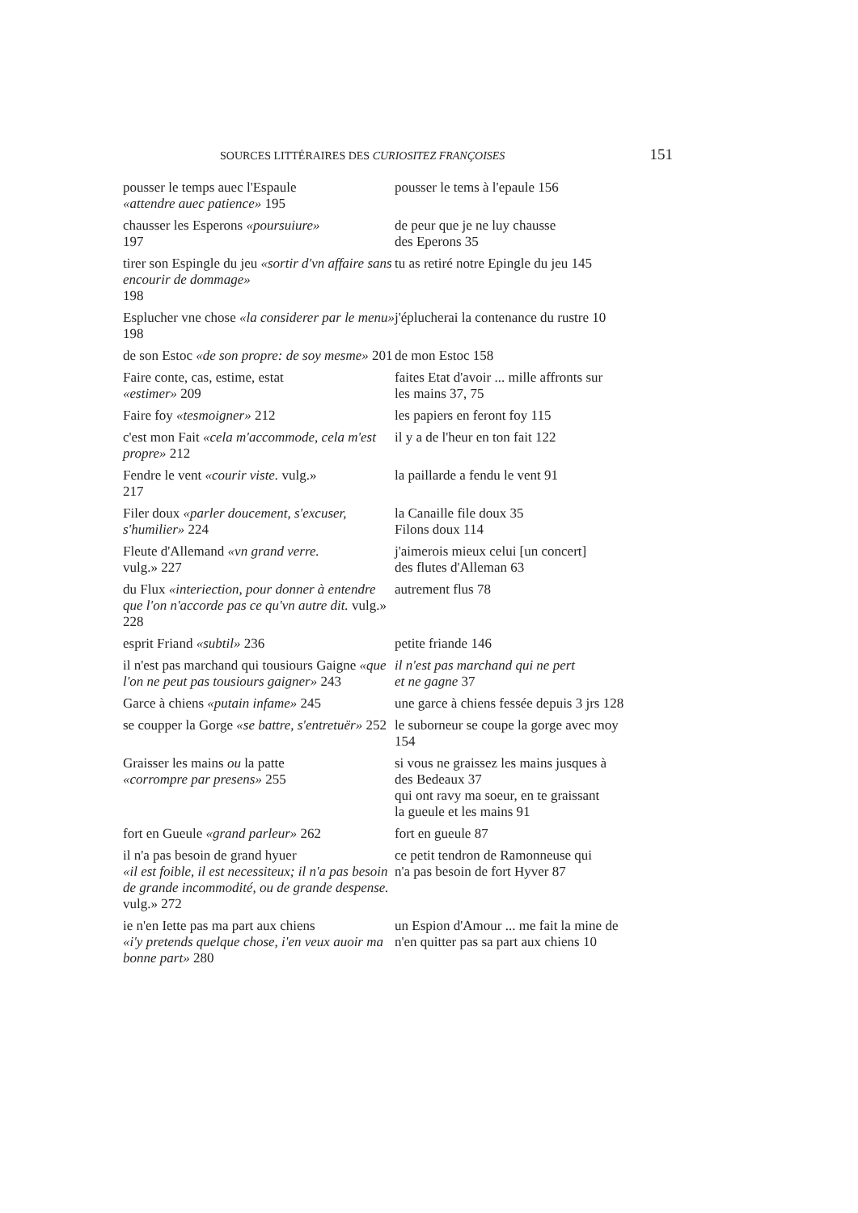SOURCES LITTÉRAIRES DES CURIOSITEZ FRANÇOISES 151
| pousser le temps auec l'Espaule «attendre auec patience» 195 | pousser le tems à l'epaule 156 |
| chausser les Esperons «poursuiure» 197 | de peur que je ne luy chausse des Eperons 35 |
| tirer son Espingle du jeu «sortir d'vn affaire sans encourir de dommage» 198 | tu as retiré notre Epingle du jeu 145 |
| Esplucher vne chose «la considerer par le menu» 198 | j'éplucherai la contenance du rustre 10 |
| de son Estoc «de son propre: de soy mesme» 201 | de mon Estoc 158 |
| Faire conte, cas, estime, estat «estimer» 209 | faites Etat d'avoir ... mille affronts sur les mains 37, 75 |
| Faire foy «tesmoigner» 212 | les papiers en feront foy 115 |
| c'est mon Fait «cela m'accommode, cela m'est propre» 212 | il y a de l'heur en ton fait 122 |
| Fendre le vent «courir viste. vulg.» 217 | la paillarde a fendu le vent 91 |
| Filer doux «parler doucement, s'excuser, s'humilier» 224 | la Canaille file doux 35 Filons doux 114 |
| Fleute d'Allemand «vn grand verre. vulg.» 227 | j'aimerois mieux celui [un concert] des flutes d'Alleman 63 |
| du Flux «interiection, pour donner à entendre que l'on n'accorde pas ce qu'vn autre dit. vulg.» 228 | autrement flus 78 |
| esprit Friand «subtil» 236 | petite friande 146 |
| il n'est pas marchand qui tousiours Gaigne «que l'on ne peut pas tousiours gaigner» 243 | il n'est pas marchand qui ne pert et ne gagne 37 |
| Garce à chiens «putain infame» 245 | une garce à chiens fessée depuis 3 jrs 128 |
| se coupper la Gorge «se battre, s'entretuër» 252 | le suborneur se coupe la gorge avec moy 154 |
| Graisser les mains ou la patte «corrompre par presens» 255 | si vous ne graissez les mains jusques à des Bedeaux 37 qui ont ravy ma soeur, en te graissant la gueule et les mains 91 |
| fort en Gueule «grand parleur» 262 | fort en gueule 87 |
| il n'a pas besoin de grand hyuer «il est foible, il est necessiteux; il n'a pas besoin de grande incommodité, ou de grande despense. vulg.» 272 | ce petit tendron de Ramonneuse qui n'a pas besoin de fort Hyver 87 |
| ie n'en Iette pas ma part aux chiens «i'y pretends quelque chose, i'en veux auoir ma bonne part» 280 | un Espion d'Amour ... me fait la mine de n'en quitter pas sa part aux chiens 10 |